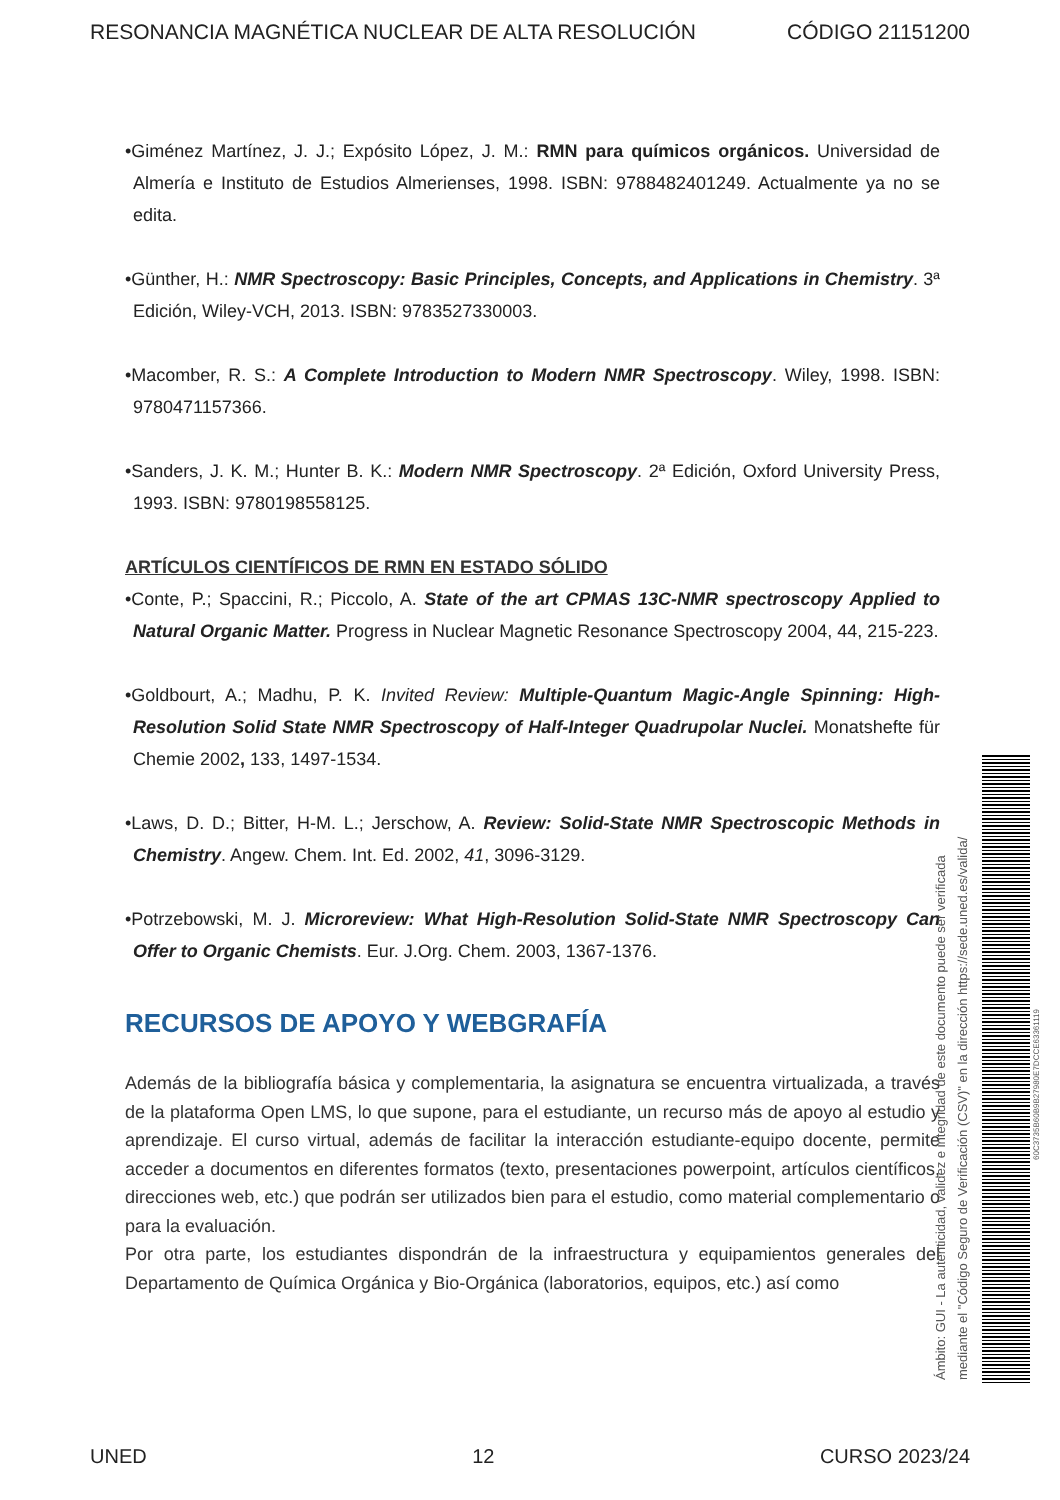RESONANCIA MAGNÉTICA NUCLEAR DE ALTA RESOLUCIÓN CÓDIGO 21151200
•Giménez Martínez, J. J.; Expósito López, J. M.: RMN para químicos orgánicos. Universidad de Almería e Instituto de Estudios Almerienses, 1998. ISBN: 9788482401249. Actualmente ya no se edita.
•Günther, H.: NMR Spectroscopy: Basic Principles, Concepts, and Applications in Chemistry. 3ª Edición, Wiley-VCH, 2013. ISBN: 9783527330003.
•Macomber, R. S.: A Complete Introduction to Modern NMR Spectroscopy. Wiley, 1998. ISBN: 9780471157366.
•Sanders, J. K. M.; Hunter B. K.: Modern NMR Spectroscopy. 2ª Edición, Oxford University Press, 1993. ISBN: 9780198558125.
ARTÍCULOS CIENTÍFICOS DE RMN EN ESTADO SÓLIDO
•Conte, P.; Spaccini, R.; Piccolo, A. State of the art CPMAS 13C-NMR spectroscopy Applied to Natural Organic Matter. Progress in Nuclear Magnetic Resonance Spectroscopy 2004, 44, 215-223.
•Goldbourt, A.; Madhu, P. K. Invited Review: Multiple-Quantum Magic-Angle Spinning: High-Resolution Solid State NMR Spectroscopy of Half-Integer Quadrupolar Nuclei. Monatshefte für Chemie 2002, 133, 1497-1534.
•Laws, D. D.; Bitter, H-M. L.; Jerschow, A. Review: Solid-State NMR Spectroscopic Methods in Chemistry. Angew. Chem. Int. Ed. 2002, 41, 3096-3129.
•Potrzebowski, M. J. Microreview: What High-Resolution Solid-State NMR Spectroscopy Can Offer to Organic Chemists. Eur. J.Org. Chem. 2003, 1367-1376.
RECURSOS DE APOYO Y WEBGRAFÍA
Además de la bibliografía básica y complementaria, la asignatura se encuentra virtualizada, a través de la plataforma Open LMS, lo que supone, para el estudiante, un recurso más de apoyo al estudio y aprendizaje. El curso virtual, además de facilitar la interacción estudiante-equipo docente, permite acceder a documentos en diferentes formatos (texto, presentaciones powerpoint, artículos científicos, direcciones web, etc.) que podrán ser utilizados bien para el estudio, como material complementario o para la evaluación.
Por otra parte, los estudiantes dispondrán de la infraestructura y equipamientos generales del Departamento de Química Orgánica y Bio-Orgánica (laboratorios, equipos, etc.) así como
Ámbito: GUI - La autenticidad, validez e integridad de este documento puede ser verificada
mediante el "Código Seguro de Verificación (CSV)" en la dirección https://sede.uned.es/valida/
60C3735B60B9B27980E7DCCE63361119
UNED 12 CURSO 2023/24